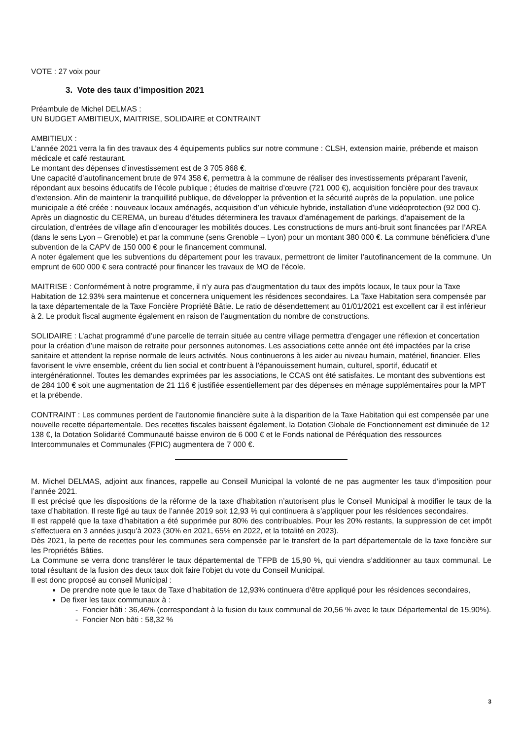VOTE : 27 voix pour
3. Vote des taux d’imposition 2021
Préambule de Michel DELMAS :
UN BUDGET AMBITIEUX, MAITRISE, SOLIDAIRE et CONTRAINT
AMBITIEUX :
L’année 2021 verra la fin des travaux des 4 équipements publics sur notre commune : CLSH, extension mairie, prébende et maison médicale et café restaurant.
Le montant des dépenses d’investissement est de 3 705 868 €.
Une capacité d’autofinancement brute de 974 358 €, permettra à la commune de réaliser des investissements préparant l’avenir, répondant aux besoins éducatifs de l’école publique ; études de maitrise d’œuvre (721 000 €), acquisition foncière pour des travaux d’extension. Afin de maintenir la tranquillité publique, de développer la prévention et la sécurité auprès de la population, une police municipale a été créée : nouveaux locaux aménagés, acquisition d’un véhicule hybride, installation d’une vidéoprotection (92 000 €). Après un diagnostic du CEREMA, un bureau d’études déterminera les travaux d’aménagement de parkings, d’apaisement de la circulation, d’entrées de village afin d’encourager les mobilités douces. Les constructions de murs anti-bruit sont financées par l’AREA (dans le sens Lyon – Grenoble) et par la commune (sens Grenoble – Lyon) pour un montant 380 000 €. La commune bénéficiera d’une subvention de la CAPV de 150 000 € pour le financement communal.
A noter également que les subventions du département pour les travaux, permettront de limiter l’autofinancement de la commune. Un emprunt de 600 000 € sera contracté pour financer les travaux de MO de l’école.
MAITRISE : Conformément à notre programme, il n’y aura pas d’augmentation du taux des impôts locaux, le taux pour la Taxe Habitation de 12.93% sera maintenue et concernera uniquement les résidences secondaires. La Taxe Habitation sera compensée par la taxe départementale de la Taxe Foncière Propriété Bâtie. Le ratio de désendettement au 01/01/2021 est excellent car il est inférieur à 2. Le produit fiscal augmente également en raison de l’augmentation du nombre de constructions.
SOLIDAIRE : L’achat programmé d’une parcelle de terrain située au centre village permettra d’engager une réflexion et concertation pour la création d’une maison de retraite pour personnes autonomes. Les associations cette année ont été impactées par la crise sanitaire et attendent la reprise normale de leurs activités. Nous continuerons à les aider au niveau humain, matériel, financier. Elles favorisent le vivre ensemble, créent du lien social et contribuent à l’épanouissement humain, culturel, sportif, éducatif et intergénérationnel. Toutes les demandes exprimées par les associations, le CCAS ont été satisfaites. Le montant des subventions est de 284 100 € soit une augmentation de 21 116 € justifiée essentiellement par des dépenses en ménage supplémentaires pour la MPT et la prébende.
CONTRAINT : Les communes perdent de l’autonomie financière suite à la disparition de la Taxe Habitation qui est compensée par une nouvelle recette départementale. Des recettes fiscales baissent également, la Dotation Globale de Fonctionnement est diminuée de 12 138 €, la Dotation Solidarité Communauté baisse environ de 6 000 € et le Fonds national de Péréquation des ressources Intercommunales et Communales (FPIC) augmentera de 7 000 €.
M. Michel DELMAS, adjoint aux finances, rappelle au Conseil Municipal la volonté de ne pas augmenter les taux d’imposition pour l’année 2021.
Il est précisé que les dispositions de la réforme de la taxe d’habitation n’autorisent plus le Conseil Municipal à modifier le taux de la taxe d’habitation. Il reste figé au taux de l’année 2019 soit 12,93 % qui continuera à s’appliquer pour les résidences secondaires.
Il est rappelé que la taxe d’habitation a été supprimée pur 80% des contribuables. Pour les 20% restants, la suppression de cet impôt s’effectuera en 3 années jusqu’à 2023 (30% en 2021, 65% en 2022, et la totalité en 2023).
Dès 2021, la perte de recettes pour les communes sera compensée par le transfert de la part départementale de la taxe foncière sur les Propriétés Bâties.
La Commune se verra donc transférer le taux départemental de TFPB de 15,90 %, qui viendra s’additionner au taux communal. Le total résultant de la fusion des deux taux doit faire l’objet du vote du Conseil Municipal.
Il est donc proposé au conseil Municipal :
De prendre note que le taux de Taxe d’habitation de 12,93% continuera d’être appliqué pour les résidences secondaires,
De fixer les taux communaux à :
- Foncier bâti : 36,46% (correspondant à la fusion du taux communal de 20,56 % avec le taux Départemental de 15,90%).
- Foncier Non bâti : 58,32 %
3